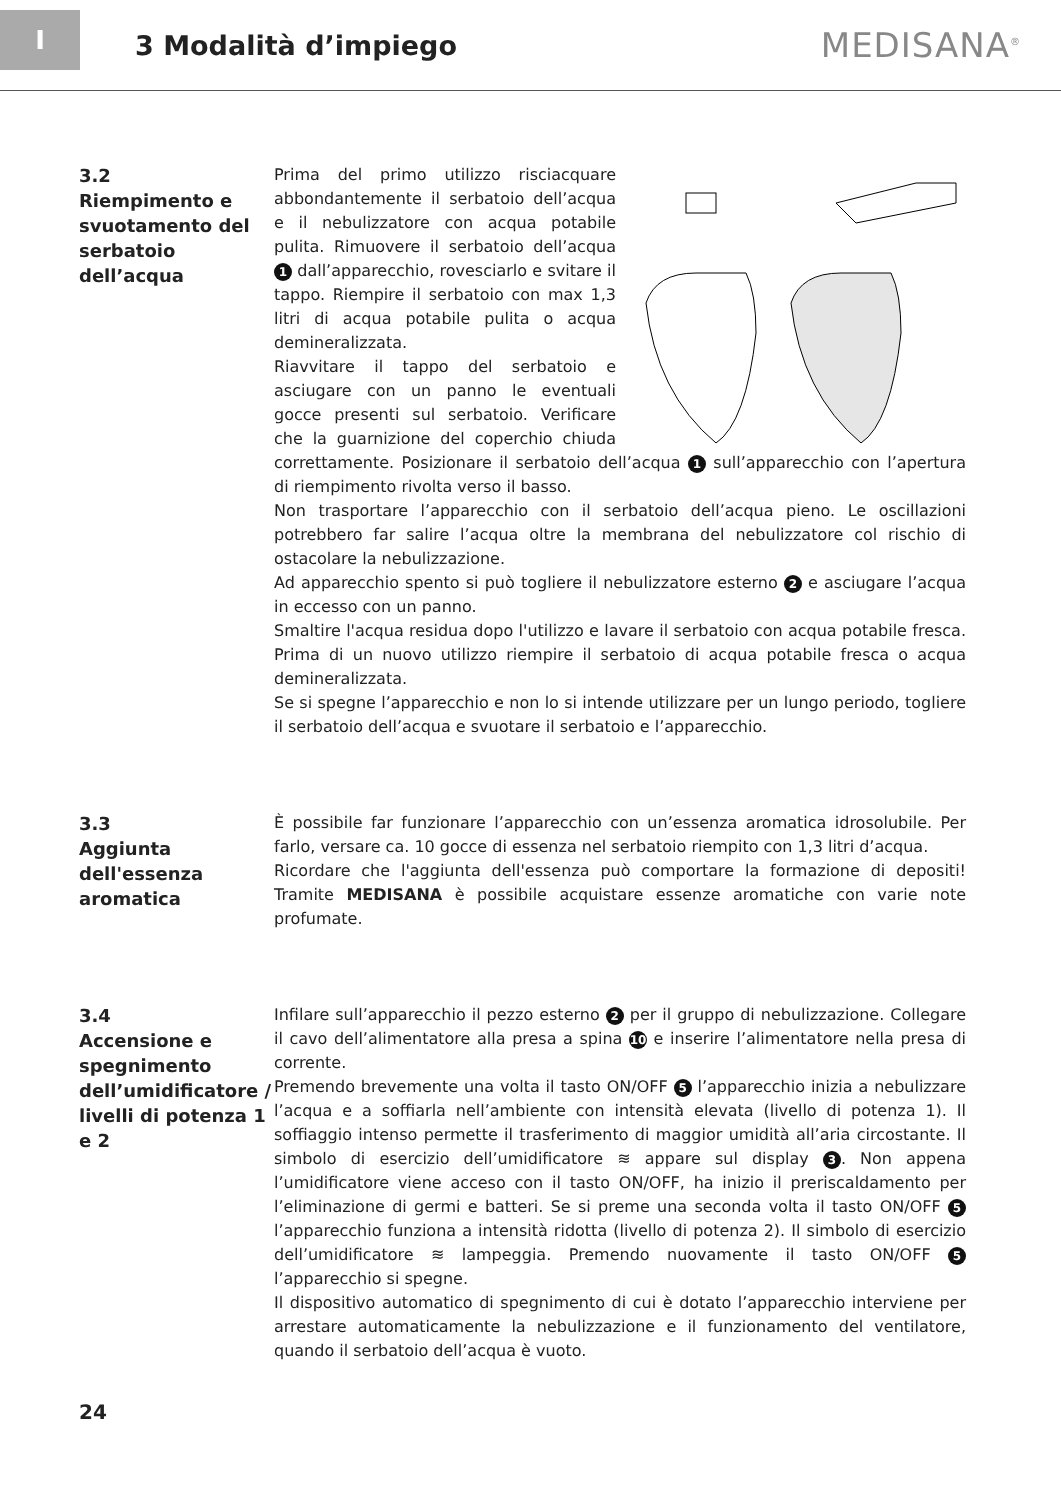I
3 Modalità d’impiego
MEDISANA<sup>®</sup>
3.2
Riempimento e svuotamento del serbatoio dell’acqua
Prima del primo utilizzo risciacquare abbondantemente il serbatoio dell’acqua e il nebulizzatore con acqua potabile pulita. Rimuovere il serbatoio dell’acqua 1 dall’apparecchio, rovesciarlo e svitare il tappo. Riempire il serbatoio con max 1,3 litri di acqua potabile pulita o acqua demineralizzata.
Riavvitare il tappo del serbatoio e asciugare con un panno le eventuali gocce presenti sul serbatoio. Verificare che la guarnizione del coperchio chiuda correttamente. Posizionare il serbatoio dell’acqua 1 sull’apparecchio con l’apertura di riempimento rivolta verso il basso.
Non trasportare l’apparecchio con il serbatoio dell’acqua pieno. Le oscillazioni potrebbero far salire l’acqua oltre la membrana del nebulizzatore col rischio di ostacolare la nebulizzazione.
Ad apparecchio spento si può togliere il nebulizzatore esterno 2 e asciugare l’acqua in eccesso con un panno.
Smaltire l'acqua residua dopo l'utilizzo e lavare il serbatoio con acqua potabile fresca. Prima di un nuovo utilizzo riempire il serbatoio di acqua potabile fresca o acqua demineralizzata.
Se si spegne l’apparecchio e non lo si intende utilizzare per un lungo periodo, togliere il serbatoio dell’acqua e svuotare il serbatoio e l’apparecchio.
3.3
Aggiunta dell'essenza aromatica
È possibile far funzionare l’apparecchio con un’essenza aromatica idrosolubile. Per farlo, versare ca. 10 gocce di essenza nel serbatoio riempito con 1,3 litri d’acqua.
Ricordare che l'aggiunta dell'essenza può comportare la formazione di depositi! Tramite MEDISANA è possibile acquistare essenze aromatiche con varie note profumate.
3.4
Accensione e spegnimento dell’umidificatore / livelli di potenza 1 e 2
Infilare sull’apparecchio il pezzo esterno 2 per il gruppo di nebulizzazione. Collegare il cavo dell’alimentatore alla presa a spina 10 e inserire l’alimentatore nella presa di corrente.
Premendo brevemente una volta il tasto ON/OFF 5 l’apparecchio inizia a nebulizzare l’acqua e a soffiarla nell’ambiente con intensità elevata (livello di potenza 1). Il soffiaggio intenso permette il trasferimento di maggior umidità all’aria circostante. Il simbolo di esercizio dell’umidificatore ≋ appare sul display 3. Non appena l’umidificatore viene acceso con il tasto ON/OFF, ha inizio il preriscaldamento per l’eliminazione di germi e batteri. Se si preme una seconda volta il tasto ON/OFF 5 l’apparecchio funziona a intensità ridotta (livello di potenza 2). Il simbolo di esercizio dell’umidificatore ≋ lampeggia. Premendo nuovamente il tasto ON/OFF 5 l’apparecchio si spegne.
Il dispositivo automatico di spegnimento di cui è dotato l’apparecchio interviene per arrestare automaticamente la nebulizzazione e il funzionamento del ventilatore, quando il serbatoio dell’acqua è vuoto.
24